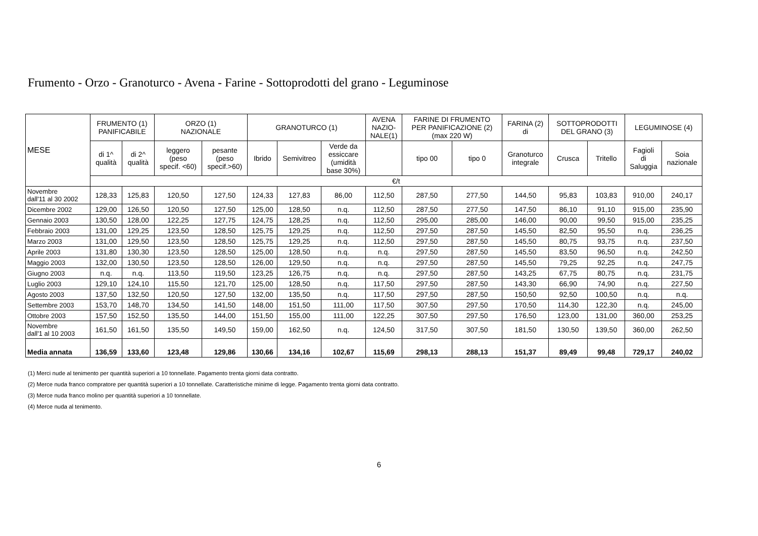Frumento - Orzo - Granoturco - Avena - Farine - Sottoprodotti del grano - Leguminose
| MESE | FRUMENTO (1) PANIFICABILE | | ORZO (1) NAZIONALE | | GRANOTURCO (1) | | | AVENA NAZIO- NALE(1) | FARINE DI FRUMENTO PER PANIFICAZIONE (2) (max 220 W) | | FARINA (2) di | SOTTOPRODOTTI DEL GRANO (3) | | LEGUMINOSE (4) | |
| --- | --- | --- | --- | --- | --- | --- | --- | --- | --- | --- | --- | --- | --- | --- | --- |
| | di 1^ qualità | di 2^ qualità | leggero (peso specif. <60) | pesante (peso specif.>60) | Ibrido | Semivitreo | Verde da essiccare (umidità base 30%) | | tipo 00 | tipo 0 | Granoturco integrale | Crusca | Tritello | Fagioli di Saluggia | Soia nazionale |
| | €/t | | | | | | | | | | | | | | |
| Novembre dall'11 al 30 2002 | 128,33 | 125,83 | 120,50 | 127,50 | 124,33 | 127,83 | 86,00 | 112,50 | 287,50 | 277,50 | 144,50 | 95,83 | 103,83 | 910,00 | 240,17 |
| Dicembre 2002 | 129,00 | 126,50 | 120,50 | 127,50 | 125,00 | 128,50 | n.q. | 112,50 | 287,50 | 277,50 | 147,50 | 86,10 | 91,10 | 915,00 | 235,90 |
| Gennaio 2003 | 130,50 | 128,00 | 122,25 | 127,75 | 124,75 | 128,25 | n.q. | 112,50 | 295,00 | 285,00 | 146,00 | 90,00 | 99,50 | 915,00 | 235,25 |
| Febbraio 2003 | 131,00 | 129,25 | 123,50 | 128,50 | 125,75 | 129,25 | n.q. | 112,50 | 297,50 | 287,50 | 145,50 | 82,50 | 95,50 | n.q. | 236,25 |
| Marzo 2003 | 131,00 | 129,50 | 123,50 | 128,50 | 125,75 | 129,25 | n.q. | 112,50 | 297,50 | 287,50 | 145,50 | 80,75 | 93,75 | n.q. | 237,50 |
| Aprile 2003 | 131,80 | 130,30 | 123,50 | 128,50 | 125,00 | 128,50 | n.q. | n.q. | 297,50 | 287,50 | 145,50 | 83,50 | 96,50 | n.q. | 242,50 |
| Maggio 2003 | 132,00 | 130,50 | 123,50 | 128,50 | 126,00 | 129,50 | n.q. | n.q. | 297,50 | 287,50 | 145,50 | 79,25 | 92,25 | n.q. | 247,75 |
| Giugno 2003 | n.q. | n.q. | 113,50 | 119,50 | 123,25 | 126,75 | n.q. | n.q. | 297,50 | 287,50 | 143,25 | 67,75 | 80,75 | n.q. | 231,75 |
| Luglio 2003 | 129,10 | 124,10 | 115,50 | 121,70 | 125,00 | 128,50 | n.q. | 117,50 | 297,50 | 287,50 | 143,30 | 66,90 | 74,90 | n.q. | 227,50 |
| Agosto 2003 | 137,50 | 132,50 | 120,50 | 127,50 | 132,00 | 135,50 | n.q. | 117,50 | 297,50 | 287,50 | 150,50 | 92,50 | 100,50 | n.q. | n.q. |
| Settembre 2003 | 153,70 | 148,70 | 134,50 | 141,50 | 148,00 | 151,50 | 111,00 | 117,50 | 307,50 | 297,50 | 170,50 | 114,30 | 122,30 | n.q. | 245,00 |
| Ottobre 2003 | 157,50 | 152,50 | 135,50 | 144,00 | 151,50 | 155,00 | 111,00 | 122,25 | 307,50 | 297,50 | 176,50 | 123,00 | 131,00 | 360,00 | 253,25 |
| Novembre dall'1 al 10 2003 | 161,50 | 161,50 | 135,50 | 149,50 | 159,00 | 162,50 | n.q. | 124,50 | 317,50 | 307,50 | 181,50 | 130,50 | 139,50 | 360,00 | 262,50 |
| Media annata | 136,59 | 133,60 | 123,48 | 129,86 | 130,66 | 134,16 | 102,67 | 115,69 | 298,13 | 288,13 | 151,37 | 89,49 | 99,48 | 729,17 | 240,02 |
(1) Merci nude al tenimento per quantità superiori a 10 tonnellate. Pagamento trenta giorni data contratto.
(2) Merce nuda franco compratore per quantità superiori a 10 tonnellate. Caratteristiche minime di legge. Pagamento trenta giorni data contratto.
(3) Merce nuda franco molino per quantità superiori a 10 tonnellate.
(4) Merce nuda al tenimento.
6